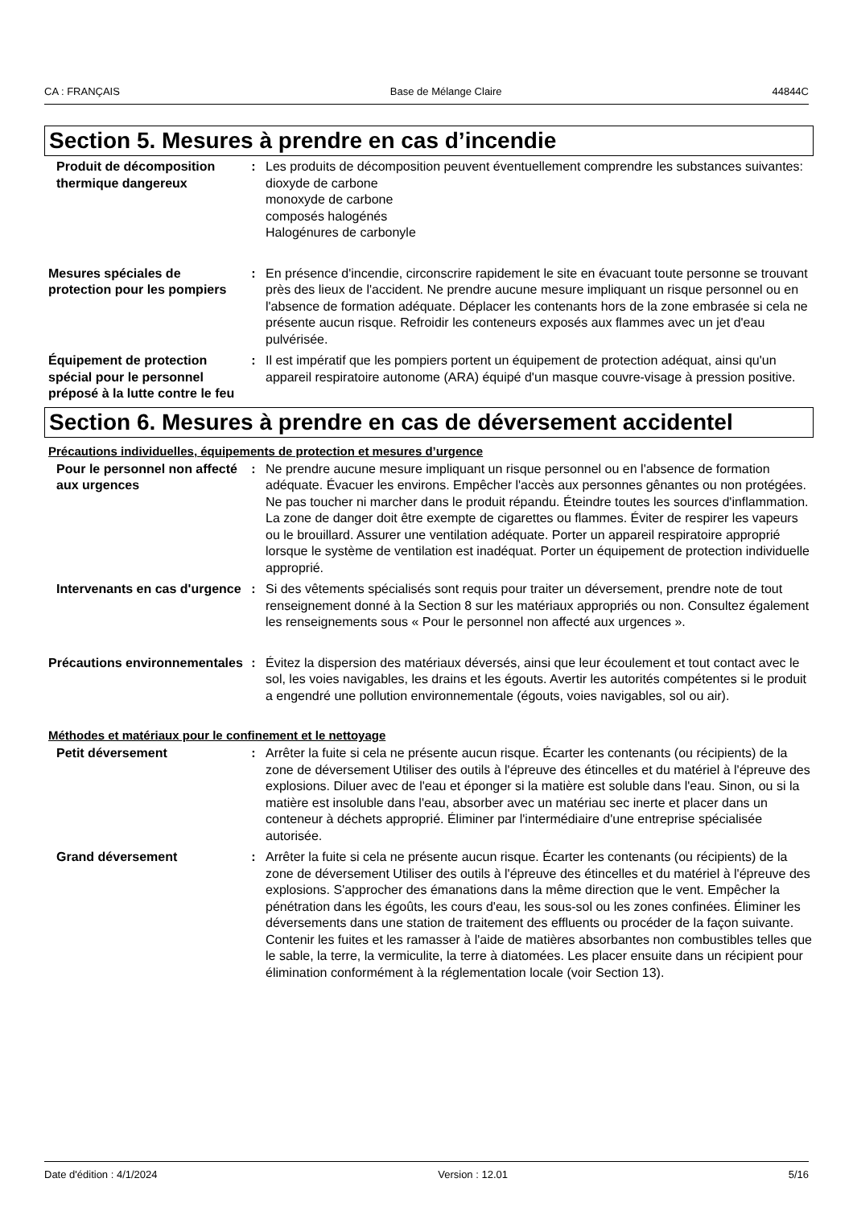CA : FRANÇAIS Base de Mélange Claire 44844C
Section 5. Mesures à prendre en cas d’incendie
Produit de décomposition thermique dangereux
: Les produits de décomposition peuvent éventuellement comprendre les substances suivantes:
dioxyde de carbone
monoxyde de carbone
composés halogénés
Halogénures de carbonyle
Mesures spéciales de protection pour les pompiers
: En présence d'incendie, circonscrire rapidement le site en évacuant toute personne se trouvant près des lieux de l'accident. Ne prendre aucune mesure impliquant un risque personnel ou en l'absence de formation adéquate. Déplacer les contenants hors de la zone embrasée si cela ne présente aucun risque. Refroidir les conteneurs exposés aux flammes avec un jet d'eau pulvérisée.
Équipement de protection spécial pour le personnel préposé à la lutte contre le feu
: Il est impératif que les pompiers portent un équipement de protection adéquat, ainsi qu'un appareil respiratoire autonome (ARA) équipé d'un masque couvre-visage à pression positive.
Section 6. Mesures à prendre en cas de déversement accidentel
Précautions individuelles, équipements de protection et mesures d’urgence
Pour le personnel non affecté aux urgences
: Ne prendre aucune mesure impliquant un risque personnel ou en l'absence de formation adéquate. Évacuer les environs. Empêcher l'accès aux personnes gênantes ou non protégées. Ne pas toucher ni marcher dans le produit répandu. Éteindre toutes les sources d'inflammation. La zone de danger doit être exempte de cigarettes ou flammes. Éviter de respirer les vapeurs ou le brouillard. Assurer une ventilation adéquate. Porter un appareil respiratoire approprié lorsque le système de ventilation est inadéquat. Porter un équipement de protection individuelle approprié.
Intervenants en cas d'urgence
: Si des vêtements spécialisés sont requis pour traiter un déversement, prendre note de tout renseignement donné à la Section 8 sur les matériaux appropriés ou non. Consultez également les renseignements sous « Pour le personnel non affecté aux urgences ».
Précautions environnementales
: Évitez la dispersion des matériaux déversés, ainsi que leur écoulement et tout contact avec le sol, les voies navigables, les drains et les égouts. Avertir les autorités compétentes si le produit a engendré une pollution environnementale (égouts, voies navigables, sol ou air).
Méthodes et matériaux pour le confinement et le nettoyage
Petit déversement : Arrêter la fuite si cela ne présente aucun risque. Écarter les contenants (ou récipients) de la zone de déversement Utiliser des outils à l'épreuve des étincelles et du matériel à l'épreuve des explosions. Diluer avec de l'eau et éponger si la matière est soluble dans l'eau. Sinon, ou si la matière est insoluble dans l'eau, absorber avec un matériau sec inerte et placer dans un conteneur à déchets approprié. Éliminer par l'intermédiaire d'une entreprise spécialisée autorisée.
Grand déversement : Arrêter la fuite si cela ne présente aucun risque. Écarter les contenants (ou récipients) de la zone de déversement Utiliser des outils à l'épreuve des étincelles et du matériel à l'épreuve des explosions. S'approcher des émanations dans la même direction que le vent. Empêcher la pénétration dans les égoûts, les cours d'eau, les sous-sol ou les zones confinées. Éliminer les déversements dans une station de traitement des effluents ou procéder de la façon suivante. Contenir les fuites et les ramasser à l'aide de matières absorbantes non combustibles telles que le sable, la terre, la vermiculite, la terre à diatomées. Les placer ensuite dans un récipient pour élimination conformément à la réglementation locale (voir Section 13).
Date d'édition : 4/1/2024 Version : 12.01 5/16